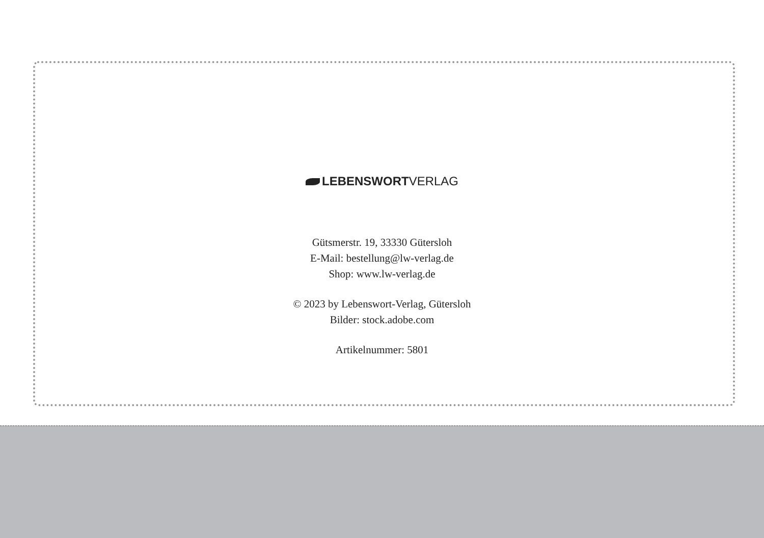LEBENSWORTVERLAG
Gütsmerstr. 19, 33330 Gütersloh
E-Mail: bestellung@lw-verlag.de
Shop: www.lw-verlag.de
© 2023 by Lebenswort-Verlag, Gütersloh
Bilder: stock.adobe.com
Artikelnummer: 5801